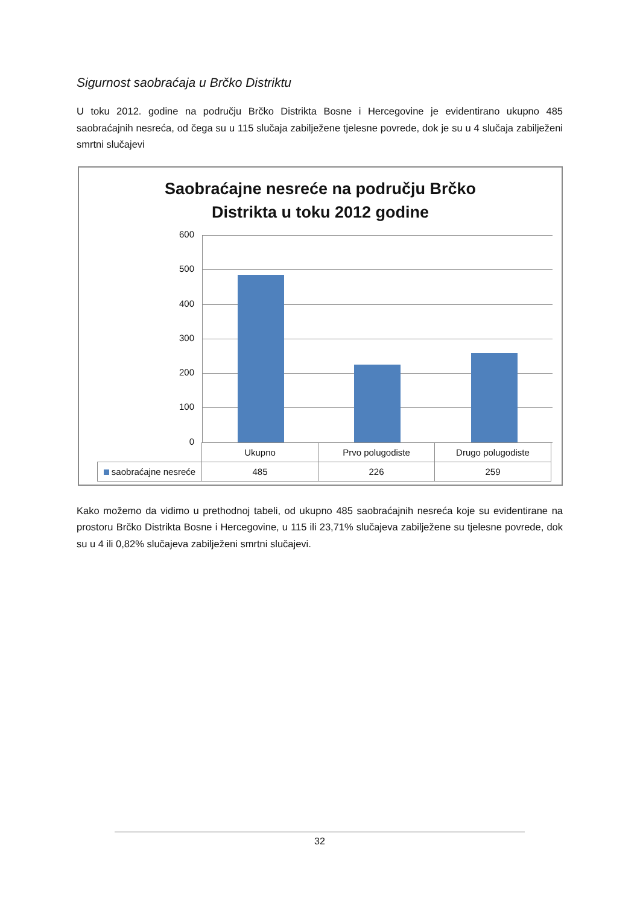Sigurnost saobraćaja u Brčko Distriktu
U toku 2012. godine na području Brčko Distrikta Bosne i Hercegovine je evidentirano ukupno 485 saobraćajnih nesreća, od čega su u 115 slučaja zabilježene tjelesne povrede, dok je su u 4 slučaja zabilježeni smrtni slučajevi
Saobraćajne nesreće na području Brčko
Distrikta u toku 2012 godine
600
500
400
300
200
100
0
| | Ukupno | Prvo polugodiste | Drugo polugodiste |
| --- | --- | --- | --- |
| saobraćajne nesreće | 485 | 226 | 259 |
Kako možemo da vidimo u prethodnoj tabeli, od ukupno 485 saobraćajnih nesreća koje su evidentirane na prostoru Brčko Distrikta Bosne i Hercegovine, u 115 ili 23,71% slučajeva zabilježene su tjelesne povrede, dok su u 4 ili 0,82% slučajeva zabilježeni smrtni slučajevi.
32